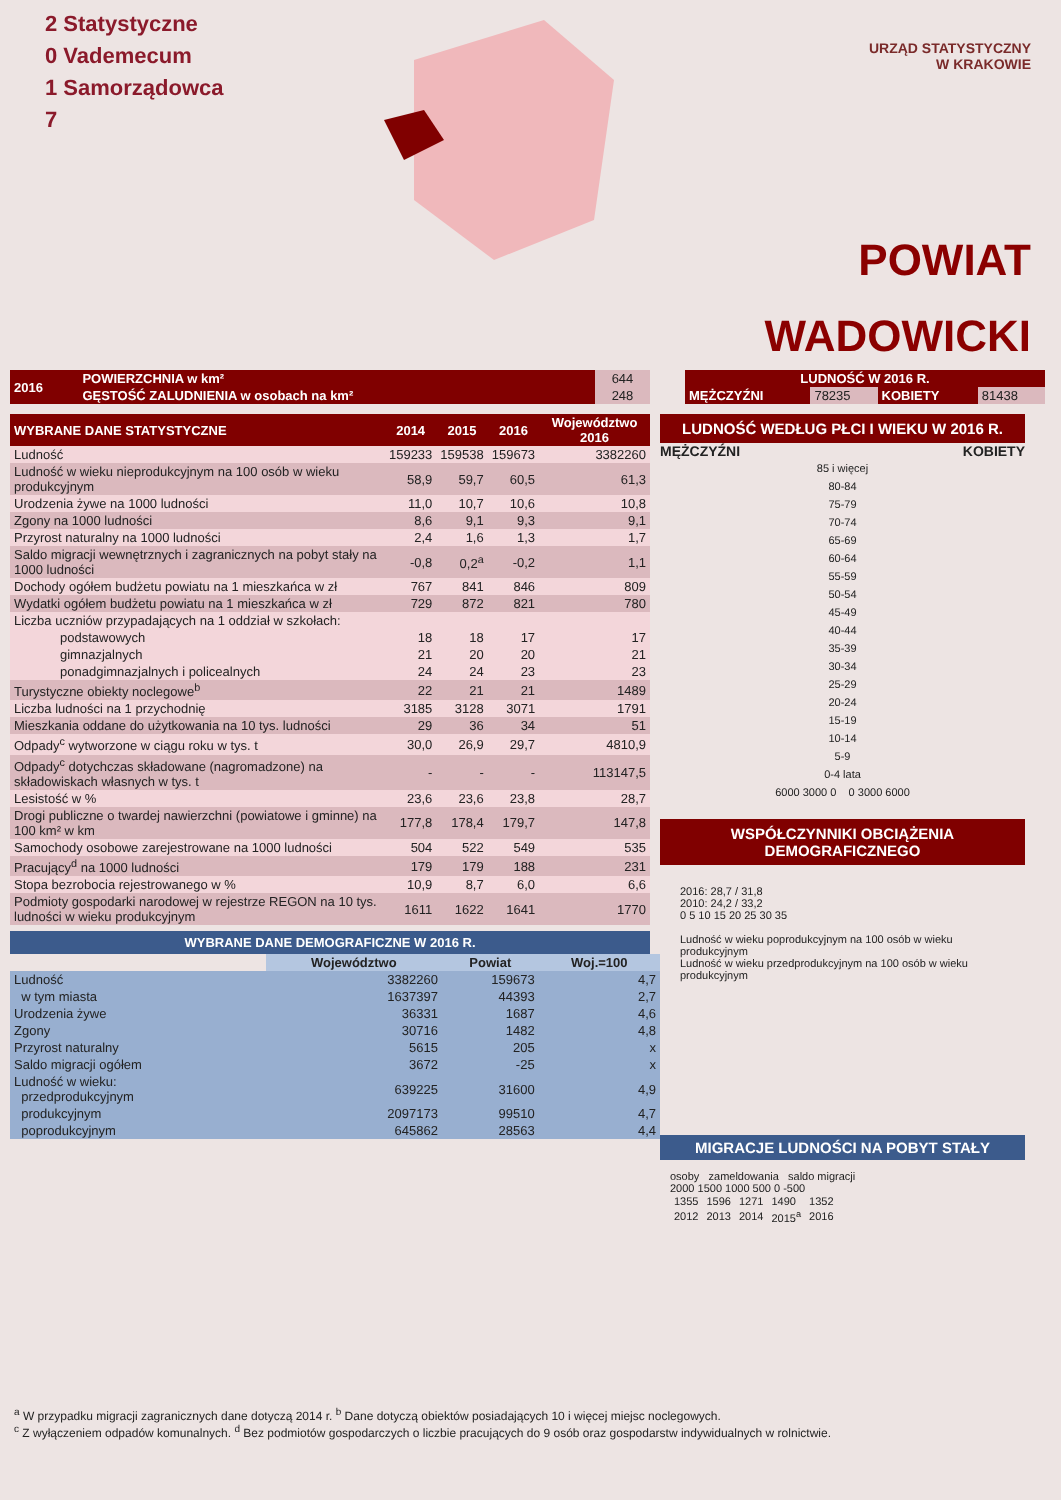2 Statystyczne
0 Vademecum
1 Samorządowca
7
URZĄD STATYSTYCZNY
W KRAKOWIE
POWIAT
WADOWICKI
| 2016 | POWIERZCHNIA w km² | 644 |
| | GĘSTOŚĆ ZALUDNIENIA w osobach na km² | 248 |
| LUDNOŚĆ W 2016 R. | | | |
| MĘŻCZYŹNI | 78235 | KOBIETY | 81438 |
| WYBRANE DANE STATYSTYCZNE | 2014 | 2015 | 2016 | Województwo 2016 |
| --- | --- | --- | --- | --- |
| Ludność | 159233 | 159538 | 159673 | 3382260 |
| Ludność w wieku nieprodukcyjnym na 100 osób w wieku produkcyjnym | 58,9 | 59,7 | 60,5 | 61,3 |
| Urodzenia żywe na 1000 ludności | 11,0 | 10,7 | 10,6 | 10,8 |
| Zgony na 1000 ludności | 8,6 | 9,1 | 9,3 | 9,1 |
| Przyrost naturalny na 1000 ludności | 2,4 | 1,6 | 1,3 | 1,7 |
| Saldo migracji wewnętrznych i zagranicznych na pobyt stały na 1000 ludności | -0,8 | 0,2<sup>a</sup> | -0,2 | 1,1 |
| Dochody ogółem budżetu powiatu na 1 mieszkańca w zł | 767 | 841 | 846 | 809 |
| Wydatki ogółem budżetu powiatu na 1 mieszkańca w zł | 729 | 872 | 821 | 780 |
| Liczba uczniów przypadających na 1 oddział w szkołach: | | | | |
| podstawowych | 18 | 18 | 17 | 17 |
| gimnazjalnych | 21 | 20 | 20 | 21 |
| ponadgimnazjalnych i policealnych | 24 | 24 | 23 | 23 |
| Turystyczne obiekty noclegowe<sup>b</sup> | 22 | 21 | 21 | 1489 |
| Liczba ludności na 1 przychodnię | 3185 | 3128 | 3071 | 1791 |
| Mieszkania oddane do użytkowania na 10 tys. ludności | 29 | 36 | 34 | 51 |
| Odpady<sup>c</sup> wytworzone w ciągu roku w tys. t | 30,0 | 26,9 | 29,7 | 4810,9 |
| Odpady<sup>c</sup> dotychczas składowane (nagromadzone) na składowiskach własnych w tys. t | - | - | - | 113147,5 |
| Lesistość w % | 23,6 | 23,6 | 23,8 | 28,7 |
| Drogi publiczne o twardej nawierzchni (powiatowe i gminne) na 100 km² w km | 177,8 | 178,4 | 179,7 | 147,8 |
| Samochody osobowe zarejestrowane na 1000 ludności | 504 | 522 | 549 | 535 |
| Pracujący<sup>d</sup> na 1000 ludności | 179 | 179 | 188 | 231 |
| Stopa bezrobocia rejestrowanego w % | 10,9 | 8,7 | 6,0 | 6,6 |
| Podmioty gospodarki narodowej w rejestrze REGON na 10 tys. ludności w wieku produkcyjnym | 1611 | 1622 | 1641 | 1770 |
WYBRANE DANE DEMOGRAFICZNE W 2016 R.
| | Województwo | Powiat | Woj.=100 |
| Ludność | 3382260 | 159673 | 4,7 |
| w tym miasta | 1637397 | 44393 | 2,7 |
| Urodzenia żywe | 36331 | 1687 | 4,6 |
| Zgony | 30716 | 1482 | 4,8 |
| Przyrost naturalny | 5615 | 205 | x |
| Saldo migracji ogółem | 3672 | -25 | x |
| Ludność w wieku: przedprodukcyjnym | 639225 | 31600 | 4,9 |
| produkcyjnym | 2097173 | 99510 | 4,7 |
| poprodukcyjnym | 645862 | 28563 | 4,4 |
LUDNOŚĆ WEDŁUG PŁCI I WIEKU W 2016 R.
MĘŻCZYŹNI KOBIETY
85 i więcej
80-84
75-79
70-74
65-69
60-64
55-59
50-54
45-49
40-44
35-39
30-34
25-29
20-24
15-19
10-14
5-9
0-4 lata
6000 3000 0 0 3000 6000
WSPÓŁCZYNNIKI OBCIĄŻENIA DEMOGRAFICZNEGO
2016: 28,7 / 31,8
2010: 24,2 / 33,2
0 5 10 15 20 25 30 35
Ludność w wieku poprodukcyjnym na 100 osób w wieku produkcyjnym
Ludność w wieku przedprodukcyjnym na 100 osób w wieku produkcyjnym
MIGRACJE LUDNOŚCI NA POBYT STAŁY
osoby zameldowania saldo migracji
2000 1500 1000 500 0 -500
| 1355 | 1596 | 1271 | 1490 | 1352 |
| 2012 | 2013 | 2014 | 2015<sup>a</sup> | 2016 |
<sup>a</sup> W przypadku migracji zagranicznych dane dotyczą 2014 r. <sup>b</sup> Dane dotyczą obiektów posiadających 10 i więcej miejsc noclegowych.
<sup>c</sup> Z wyłączeniem odpadów komunalnych. <sup>d</sup> Bez podmiotów gospodarczych o liczbie pracujących do 9 osób oraz gospodarstw indywidualnych w rolnictwie.